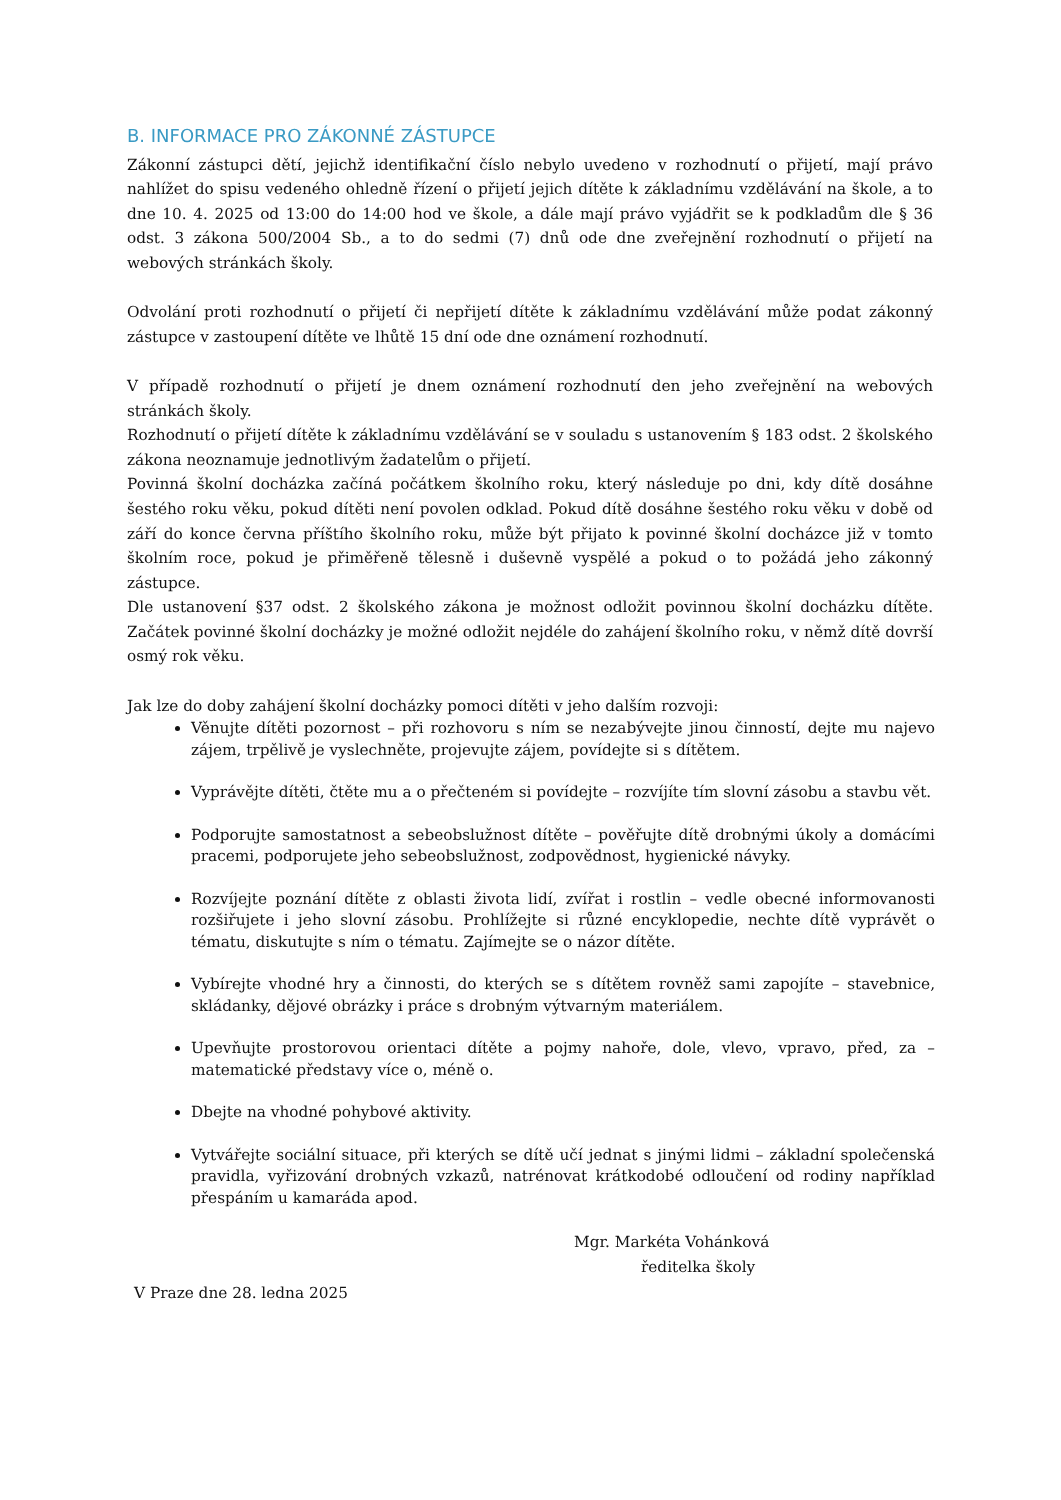B. INFORMACE PRO ZÁKONNÉ ZÁSTUPCE
Zákonní zástupci dětí, jejichž identifikační číslo nebylo uvedeno v rozhodnutí o přijetí, mají právo nahlížet do spisu vedeného ohledně řízení o přijetí jejich dítěte k základnímu vzdělávání na škole, a to dne 10. 4. 2025 od 13:00 do 14:00 hod ve škole, a dále mají právo vyjádřit se k podkladům dle § 36 odst. 3 zákona 500/2004 Sb., a to do sedmi (7) dnů ode dne zveřejnění rozhodnutí o přijetí na webových stránkách školy.
Odvolání proti rozhodnutí o přijetí či nepřijetí dítěte k základnímu vzdělávání může podat zákonný zástupce v zastoupení dítěte ve lhůtě 15 dní ode dne oznámení rozhodnutí.
V případě rozhodnutí o přijetí je dnem oznámení rozhodnutí den jeho zveřejnění na webových stránkách školy.
Rozhodnutí o přijetí dítěte k základnímu vzdělávání se v souladu s ustanovením § 183 odst. 2 školského zákona neoznamuje jednotlivým žadatelům o přijetí.
Povinná školní docházka začíná počátkem školního roku, který následuje po dni, kdy dítě dosáhne šestého roku věku, pokud dítěti není povolen odklad. Pokud dítě dosáhne šestého roku věku v době od září do konce června příštího školního roku, může být přijato k povinné školní docházce již v tomto školním roce, pokud je přiměřeně tělesně i duševně vyspělé a pokud o to požádá jeho zákonný zástupce.
Dle ustanovení §37 odst. 2 školského zákona je možnost odložit povinnou školní docházku dítěte. Začátek povinné školní docházky je možné odložit nejdéle do zahájení školního roku, v němž dítě dovrší osmý rok věku.
Jak lze do doby zahájení školní docházky pomoci dítěti v jeho dalším rozvoji:
Věnujte dítěti pozornost – při rozhovoru s ním se nezabývejte jinou činností, dejte mu najevo zájem, trpělivě je vyslechněte, projevujte zájem, povídejte si s dítětem.
Vyprávějte dítěti, čtěte mu a o přečteném si povídejte – rozvíjíte tím slovní zásobu a stavbu vět.
Podporujte samostatnost a sebeobslužnost dítěte – pověřujte dítě drobnými úkoly a domácími pracemi, podporujete jeho sebeobslužnost, zodpovědnost, hygienické návyky.
Rozvíjejte poznání dítěte z oblasti života lidí, zvířat i rostlin – vedle obecné informovanosti rozšiřujete i jeho slovní zásobu. Prohlížejte si různé encyklopedie, nechte dítě vyprávět o tématu, diskutujte s ním o tématu. Zajímejte se o názor dítěte.
Vybírejte vhodné hry a činnosti, do kterých se s dítětem rovněž sami zapojíte – stavebnice, skládanky, dějové obrázky i práce s drobným výtvarným materiálem.
Upevňujte prostorovou orientaci dítěte a pojmy nahoře, dole, vlevo, vpravo, před, za – matematické představy více o, méně o.
Dbejte na vhodné pohybové aktivity.
Vytvářejte sociální situace, při kterých se dítě učí jednat s jinými lidmi – základní společenská pravidla, vyřizování drobných vzkazů, natrénovat krátkodobé odloučení od rodiny například přespáním u kamaráda apod.
Mgr. Markéta Vohánková
ředitelka školy
V Praze dne 28. ledna 2025